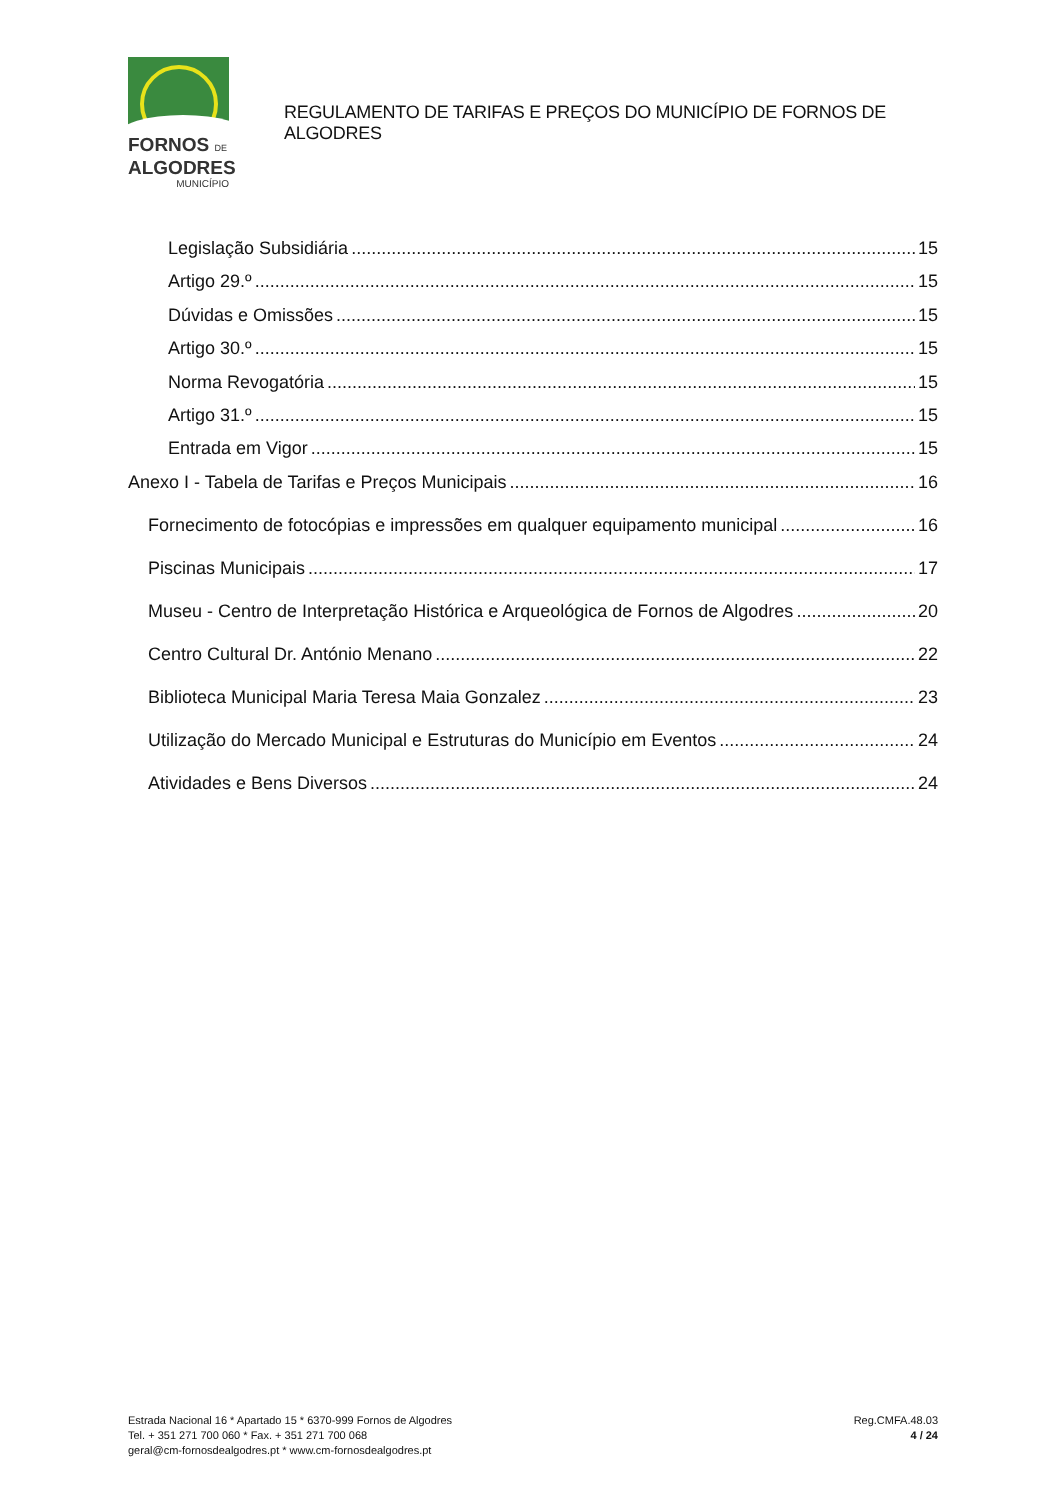FORNOS DE
ALGODRES
MUNICÍPIO
REGULAMENTO DE TARIFAS E PREÇOS DO MUNICÍPIO DE FORNOS DE ALGODRES
Legislação Subsidiária 15
Artigo 29.º 15
Dúvidas e Omissões 15
Artigo 30.º 15
Norma Revogatória 15
Artigo 31.º 15
Entrada em Vigor 15
Anexo I - Tabela de Tarifas e Preços Municipais 16
Fornecimento de fotocópias e impressões em qualquer equipamento municipal 16
Piscinas Municipais 17
Museu - Centro de Interpretação Histórica e Arqueológica de Fornos de Algodres 20
Centro Cultural Dr. António Menano 22
Biblioteca Municipal Maria Teresa Maia Gonzalez 23
Utilização do Mercado Municipal e Estruturas do Município em Eventos 24
Atividades e Bens Diversos 24
Estrada Nacional 16 * Apartado 15 * 6370-999 Fornos de Algodres
Tel. + 351 271 700 060 * Fax. + 351 271 700 068
geral@cm-fornosdealgodres.pt * www.cm-fornosdealgodres.pt
Reg.CMFA.48.03
4 / 24